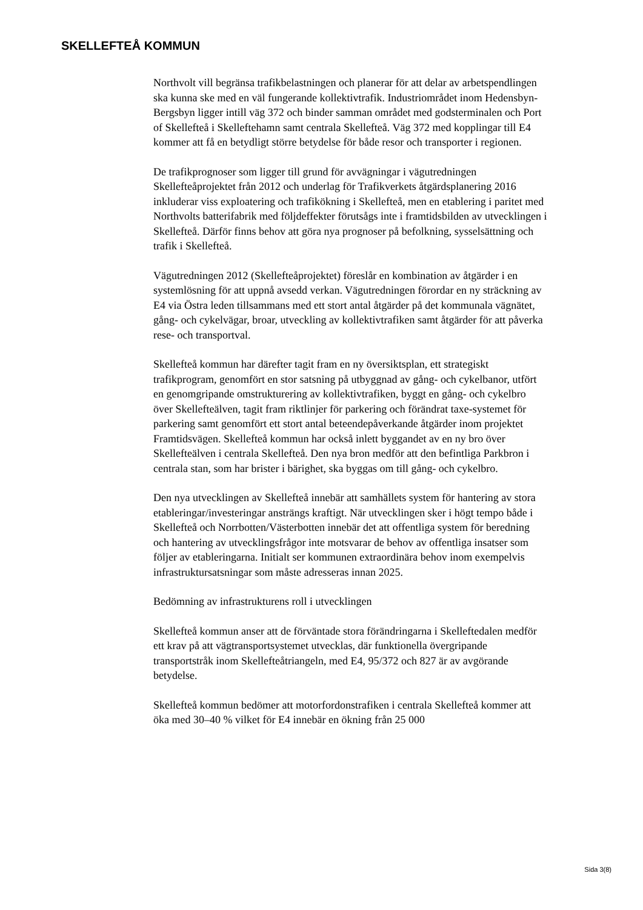SKELLEFTEÅ KOMMUN
Northvolt vill begränsa trafikbelastningen och planerar för att delar av arbetspendlingen ska kunna ske med en väl fungerande kollektivtrafik. Industriområdet inom Hedensbyn-Bergsbyn ligger intill väg 372 och binder samman området med godsterminalen och Port of Skellefteå i Skelleftehamn samt centrala Skellefteå. Väg 372 med kopplingar till E4 kommer att få en betydligt större betydelse för både resor och transporter i regionen.
De trafikprognoser som ligger till grund för avvägningar i vägutredningen Skellefteåprojektet från 2012 och underlag för Trafikverkets åtgärdsplanering 2016 inkluderar viss exploatering och trafikökning i Skellefteå, men en etablering i paritet med Northvolts batterifabrik med följdeffekter förutsågs inte i framtidsbilden av utvecklingen i Skellefteå. Därför finns behov att göra nya prognoser på befolkning, sysselsättning och trafik i Skellefteå.
Vägutredningen 2012 (Skellefteåprojektet) föreslår en kombination av åtgärder i en systemlösning för att uppnå avsedd verkan. Vägutredningen förordar en ny sträckning av E4 via Östra leden tillsammans med ett stort antal åtgärder på det kommunala vägnätet, gång- och cykelvägar, broar, utveckling av kollektivtrafiken samt åtgärder för att påverka rese- och transportval.
Skellefteå kommun har därefter tagit fram en ny översiktsplan, ett strategiskt trafikprogram, genomfört en stor satsning på utbyggnad av gång- och cykelbanor, utfört en genomgripande omstrukturering av kollektivtrafiken, byggt en gång- och cykelbro över Skellefteälven, tagit fram riktlinjer för parkering och förändrat taxe-systemet för parkering samt genomfört ett stort antal beteendepåverkande åtgärder inom projektet Framtidsvägen. Skellefteå kommun har också inlett byggandet av en ny bro över Skellefteälven i centrala Skellefteå. Den nya bron medför att den befintliga Parkbron i centrala stan, som har brister i bärighet, ska byggas om till gång- och cykelbro.
Den nya utvecklingen av Skellefteå innebär att samhällets system för hantering av stora etableringar/investeringar ansträngs kraftigt. När utvecklingen sker i högt tempo både i Skellefteå och Norrbotten/Västerbotten innebär det att offentliga system för beredning och hantering av utvecklingsfrågor inte motsvarar de behov av offentliga insatser som följer av etableringarna. Initialt ser kommunen extraordinära behov inom exempelvis infrastruktursatsningar som måste adresseras innan 2025.
Bedömning av infrastrukturens roll i utvecklingen
Skellefteå kommun anser att de förväntade stora förändringarna i Skelleftedalen medför ett krav på att vägtransportsystemet utvecklas, där funktionella övergripande transportstråk inom Skellefteåtriangeln, med E4, 95/372 och 827 är av avgörande betydelse.
Skellefteå kommun bedömer att motorfordonstrafiken i centrala Skellefteå kommer att öka med 30–40 % vilket för E4 innebär en ökning från 25 000
Sida 3(8)